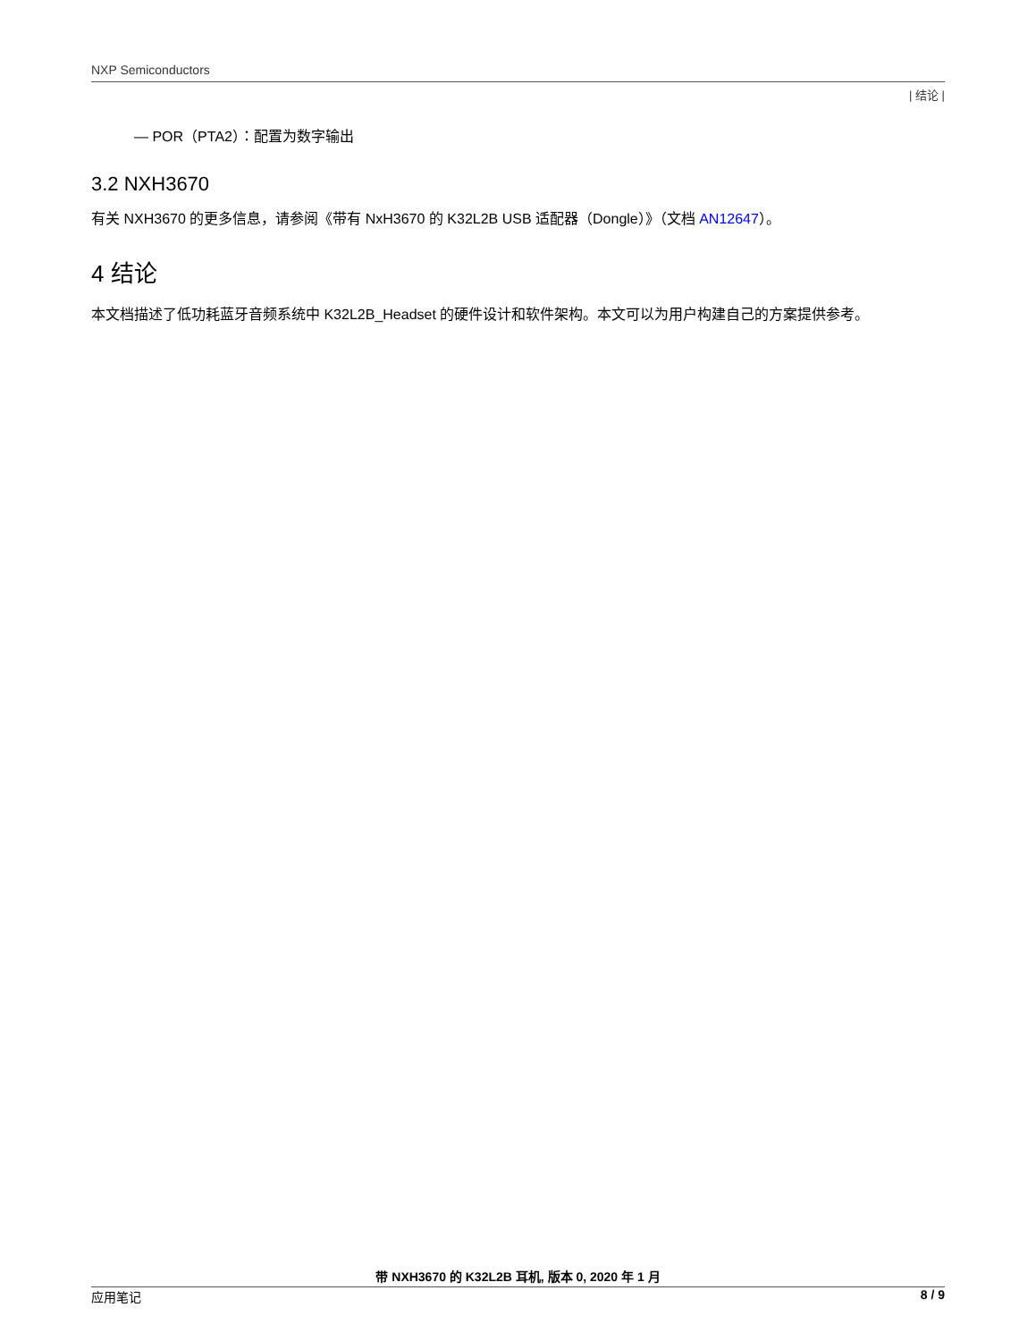NXP Semiconductors
| 结论 |
— POR（PTA2）：配置为数字输出
3.2 NXH3670
有关 NXH3670 的更多信息，请参阅《带有 NxH3670 的 K32L2B USB 适配器（Dongle）》（文档 AN12647）。
4 结论
本文档描述了低功耗蓝牙音频系统中 K32L2B_Headset 的硬件设计和软件架构。本文可以为用户构建自己的方案提供参考。
带 NXH3670 的 K32L2B 耳机, 版本 0, 2020 年 1 月
应用笔记 8 / 9